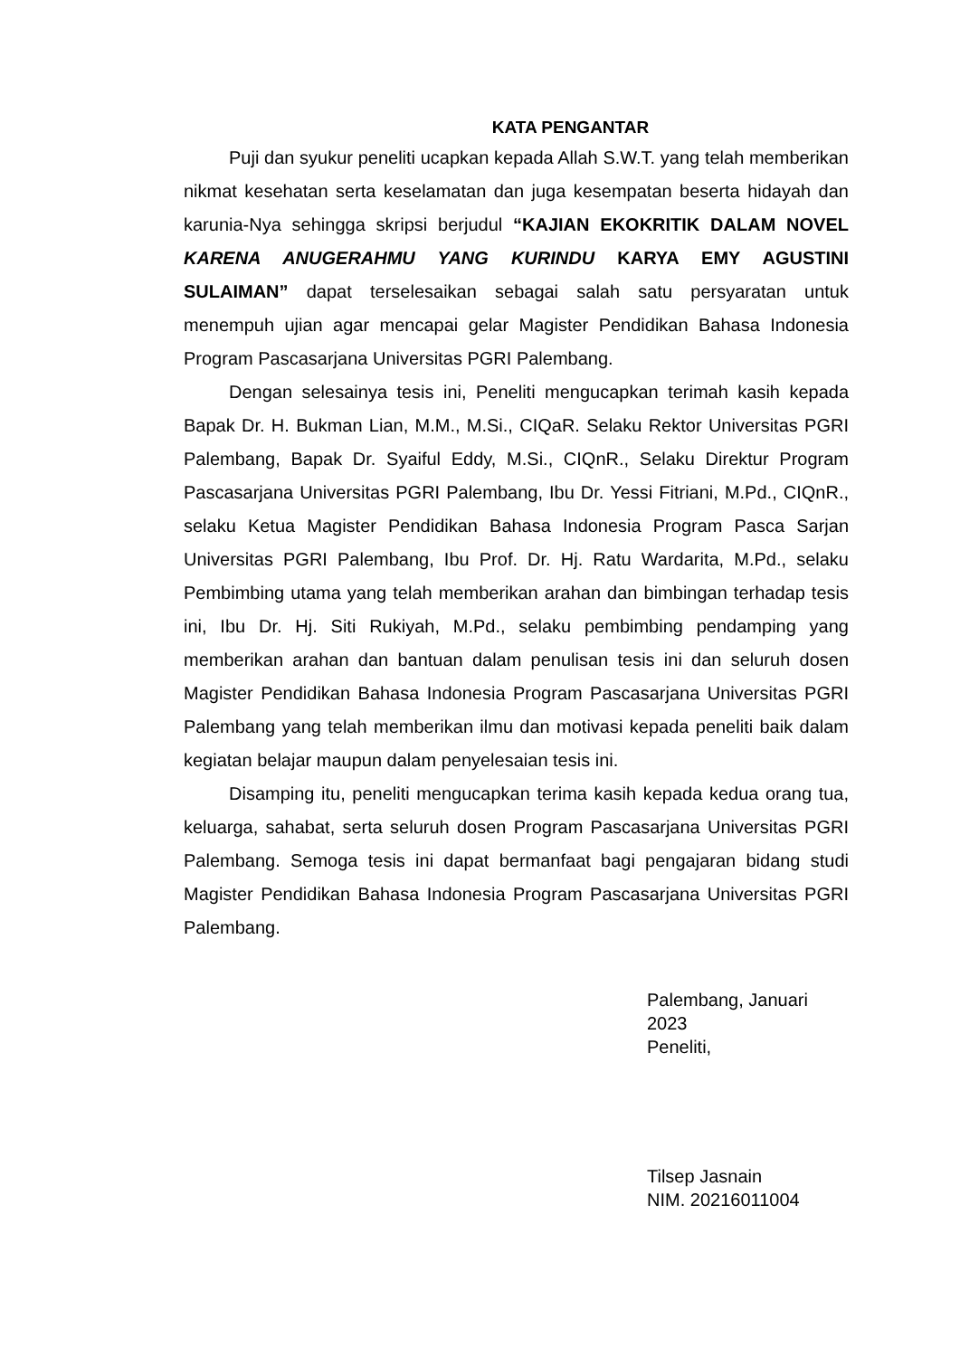KATA PENGANTAR
Puji dan syukur peneliti ucapkan kepada Allah S.W.T. yang telah memberikan nikmat kesehatan serta keselamatan dan juga kesempatan beserta hidayah dan karunia-Nya sehingga skripsi berjudul “KAJIAN EKOKRITIK DALAM NOVEL KARENA ANUGERAHMU YANG KURINDU KARYA EMY AGUSTINI SULAIMAN” dapat terselesaikan sebagai salah satu persyaratan untuk menempuh ujian agar mencapai gelar Magister Pendidikan Bahasa Indonesia Program Pascasarjana Universitas PGRI Palembang.
Dengan selesainya tesis ini, Peneliti mengucapkan terimah kasih kepada Bapak Dr. H. Bukman Lian, M.M., M.Si., CIQaR. Selaku Rektor Universitas PGRI Palembang, Bapak Dr. Syaiful Eddy, M.Si., CIQnR., Selaku Direktur Program Pascasarjana Universitas PGRI Palembang, Ibu Dr. Yessi Fitriani, M.Pd., CIQnR., selaku Ketua Magister Pendidikan Bahasa Indonesia Program Pasca Sarjan Universitas PGRI Palembang, Ibu Prof. Dr. Hj. Ratu Wardarita, M.Pd., selaku Pembimbing utama yang telah memberikan arahan dan bimbingan terhadap tesis ini, Ibu Dr. Hj. Siti Rukiyah, M.Pd., selaku pembimbing pendamping yang memberikan arahan dan bantuan dalam penulisan tesis ini dan seluruh dosen Magister Pendidikan Bahasa Indonesia Program Pascasarjana Universitas PGRI Palembang yang telah memberikan ilmu dan motivasi kepada peneliti baik dalam kegiatan belajar maupun dalam penyelesaian tesis ini.
Disamping itu, peneliti mengucapkan terima kasih kepada kedua orang tua, keluarga, sahabat, serta seluruh dosen Program Pascasarjana Universitas PGRI Palembang. Semoga tesis ini dapat bermanfaat bagi pengajaran bidang studi Magister Pendidikan Bahasa Indonesia Program Pascasarjana Universitas PGRI Palembang.
Palembang, Januari 2023
Peneliti,
Tilsep Jasnain
NIM. 20216011004